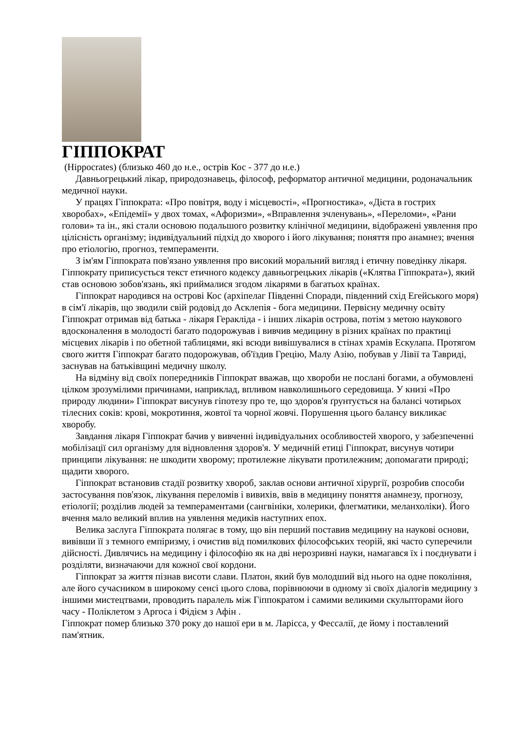ГІППОКРАТ
(Hippocrates) (близько 460 до н.е., острів Кос - 377 до н.е.)
Давньогрецький лікар, природознавець, філософ, реформатор античної медицини, родоначальник медичної науки.
У працях Гіппократа: «Про повітря, воду і місцевості», «Прогностика», «Дієта в гострих хворобах», «Епідемії» у двох томах, «Афоризми», «Вправлення зчленувань», «Переломи», «Рани голови» та ін., які стали основою подальшого розвитку клінічної медицини, відображені уявлення про цілісність організму; індивідуальний підхід до хворого і його лікування; поняття про анамнез; вчення про етіологію, прогноз, темпераменти.
З ім'ям Гіппократа пов'язано уявлення про високий моральний вигляд і етичну поведінку лікаря. Гіппократу приписується текст етичного кодексу давньогрецьких лікарів («Клятва Гіппократа»), який став основою зобов'язань, які приймалися згодом лікарями в багатьох країнах.
Гіппократ народився на острові Кос (архіпелаг Південні Споради, південний схід Егейського моря) в сім'ї лікарів, що зводили свій родовід до Асклепія - бога медицини. Первісну медичну освіту Гіппократ отримав від батька - лікаря Геракліда - і інших лікарів острова, потім з метою наукового вдосконалення в молодості багато подорожував і вивчив медицину в різних країнах по практиці місцевих лікарів і по обетной таблицями, які всюди вивішувалися в стінах храмів Ескулапа. Протягом свого життя Гіппократ багато подорожував, об'їздив Грецію, Малу Азію, побував у Лівії та Тавриді, заснував на батьківщині медичну школу.
На відміну від своїх попередників Гіппократ вважав, що хвороби не послані богами, а обумовлені цілком зрозумілими причинами, наприклад, впливом навколишнього середовища. У книзі «Про природу людини» Гіппократ висунув гіпотезу про те, що здоров'я ґрунтується на балансі чотирьох тілесних соків: крові, мокротиння, жовтої та чорної жовчі. Порушення цього балансу викликає хворобу.
Завдання лікаря Гіппократ бачив у вивченні індивідуальних особливостей хворого, у забезпеченні мобілізації сил організму для відновлення здоров'я. У медичній етиці Гіппократ, висунув чотири принципи лікування: не шкодити хворому; протилежне лікувати протилежним; допомагати природі; щадити хворого.
Гіппократ встановив стадії розвитку хвороб, заклав основи античної хірургії, розробив способи застосування пов'язок, лікування переломів і вивихів, ввів в медицину поняття анамнезу, прогнозу, етіології; розділив людей за темпераментами (сангвініки, холерики, флегматики, меланхоліки). Його вчення мало великий вплив на уявлення медиків наступних епох.
Велика заслуга Гіппократа полягає в тому, що він перший поставив медицину на наукові основи, вивівши її з темного емпіризму, і очистив від помилкових філософських теорій, які часто суперечили дійсності. Дивлячись на медицину і філософію як на дві нерозривні науки, намагався їх і поєднувати і розділяти, визначаючи для кожної свої кордони.
Гіппократ за життя пізнав висоти слави. Платон, який був молодший від нього на одне покоління, але його сучасником в широкому сенсі цього слова, порівнюючи в одному зі своїх діалогів медицину з іншими мистецтвами, проводить паралель між Гіппократом і самими великими скульпторами його часу - Поліклетом з Аргоса і Фідієм з Афін .
Гіппократ помер близько 370 року до нашої ери в м. Ларісса, у Фессалії, де йому і поставлений пам'ятник.